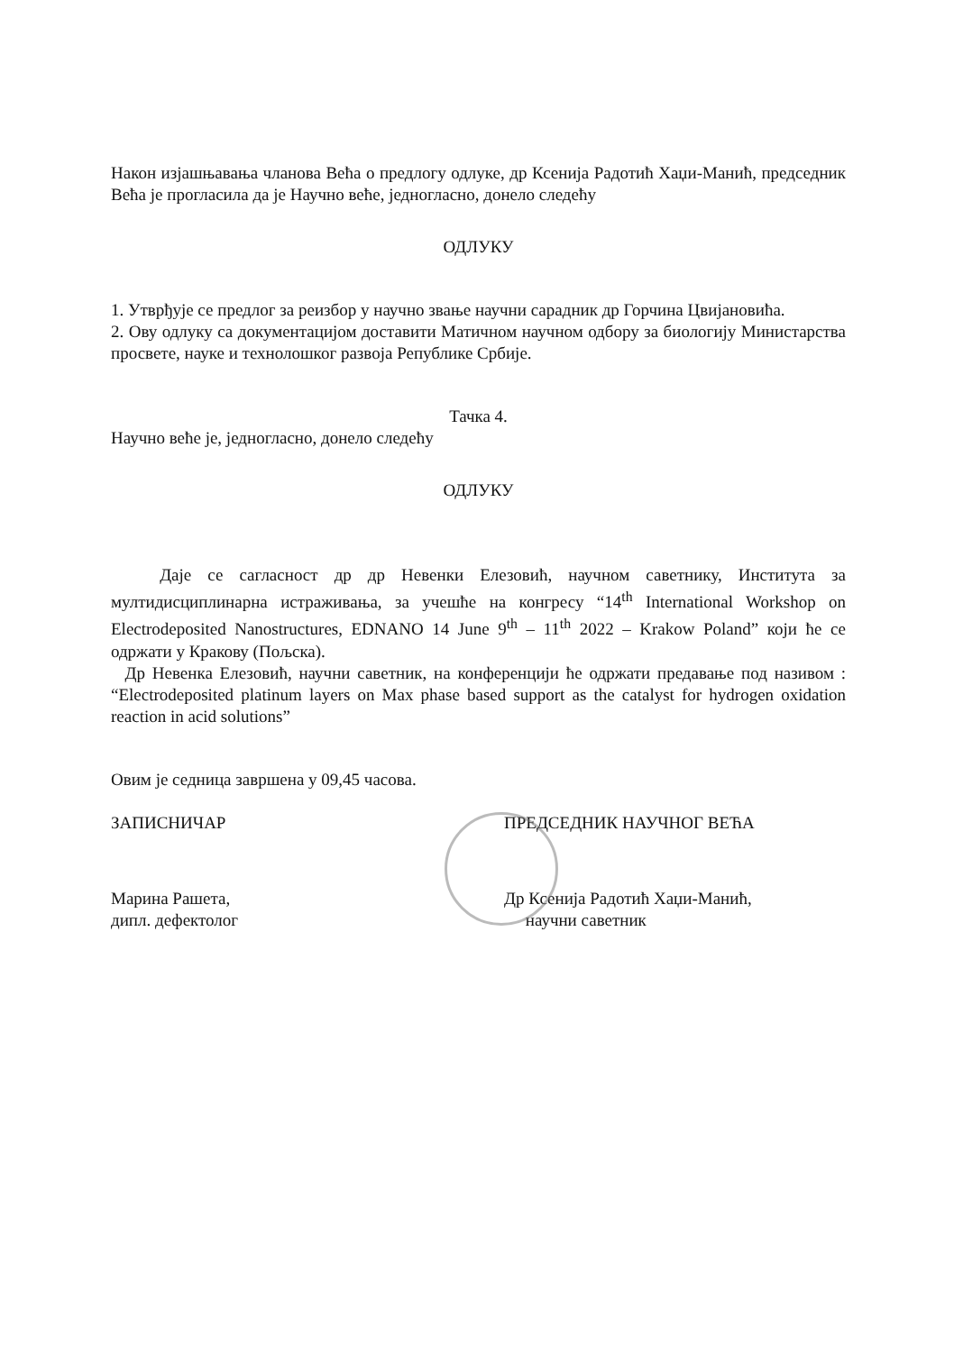Након изјашњавања чланова Већа о предлогу одлуке, др Ксенија Радотић Хаџи-Манић, председник Већа је прогласила да је Научно веће, једногласно, донело следећу
ОДЛУКУ
1. Утврђује се предлог за реизбор у научно звање научни сарадник др Горчина Цвијановића.
2. Ову одлуку са документацијом доставити Матичном научном одбору за биологију Министарства просвете, науке и технолошког развоја Републике Србије.
Тачка 4.
Научно веће је, једногласно, донело следећу
ОДЛУКУ
Даје се сагласност др др Невенки Елезовић, научном саветнику, Института за мултидисциплинарна истраживања, за учешће на конгресу “14<sup>th</sup> International Workshop on Electrodeposited Nanostructures, EDNANO 14 June 9<sup>th</sup> – 11<sup>th</sup> 2022 – Krakow Poland” који ће се одржати у Кракову (Пољска).
Др Невенка Елезовић, научни саветник, на конференцији ће одржати предавање под називом : “Electrodeposited platinum layers on Max phase based support as the catalyst for hydrogen oxidation reaction in acid solutions”
Овим је седница завршена у 09,45 часова.
ЗАПИСНИЧАР
Марина Рашета,
дипл. дефектолог
ПРЕДСЕДНИК НАУЧНОГ ВЕЋА
Др Ксенија Радотић Хаџи-Манић,
научни саветник